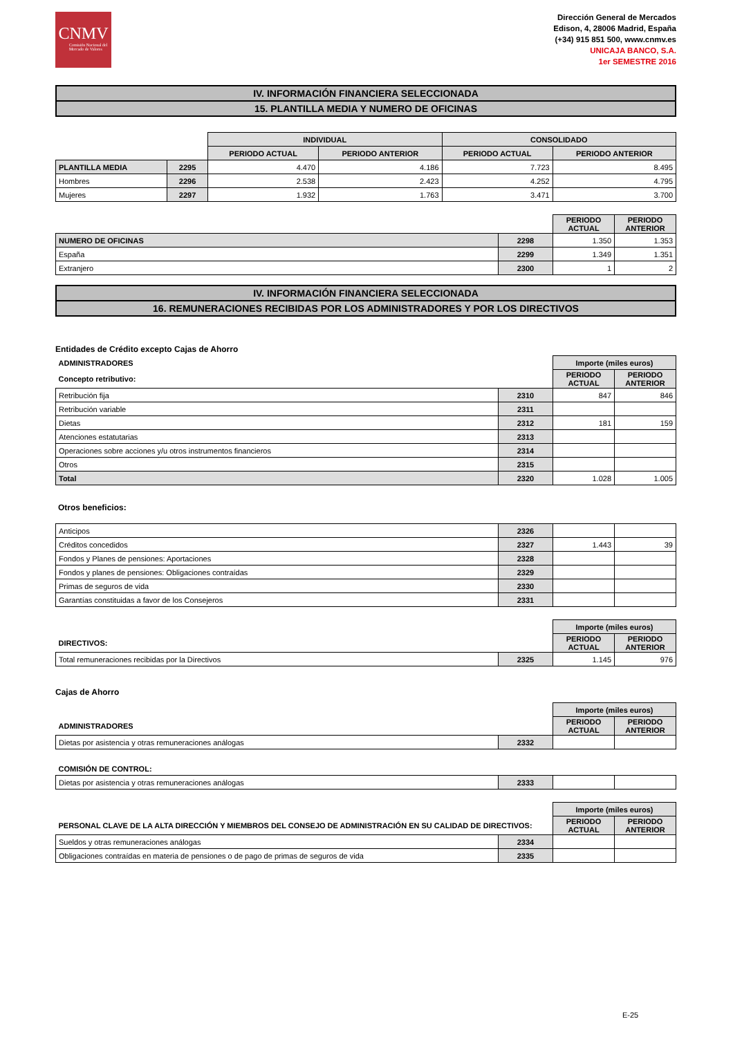CNMV
Comisión Nacional del Mercado de Valores
Dirección General de Mercados
Edison, 4, 28006 Madrid, España
(+34) 915 851 500, www.cnmv.es
UNICAJA BANCO, S.A.
1er SEMESTRE 2016
IV. INFORMACIÓN FINANCIERA SELECCIONADA
15. PLANTILLA MEDIA Y NUMERO DE OFICINAS
| | | INDIVIDUAL | | CONSOLIDADO | |
| --- | --- | --- | --- | --- | --- |
| | | PERIODO ACTUAL | PERIODO ANTERIOR | PERIODO ACTUAL | PERIODO ANTERIOR |
| PLANTILLA MEDIA | 2295 | 4.470 | 4.186 | 7.723 | 8.495 |
| Hombres | 2296 | 2.538 | 2.423 | 4.252 | 4.795 |
| Mujeres | 2297 | 1.932 | 1.763 | 3.471 | 3.700 |
| | | PERIODO ACTUAL | PERIODO ANTERIOR |
| --- | --- | --- | --- |
| NUMERO DE OFICINAS | 2298 | 1.350 | 1.353 |
| España | 2299 | 1.349 | 1.351 |
| Extranjero | 2300 | 1 | 2 |
IV. INFORMACIÓN FINANCIERA SELECCIONADA
16. REMUNERACIONES RECIBIDAS POR LOS ADMINISTRADORES Y POR LOS DIRECTIVOS
Entidades de Crédito excepto Cajas de Ahorro
| ADMINISTRADORES | | Importe (miles euros) | |
| Concepto retributivo: | | PERIODO ACTUAL | PERIODO ANTERIOR |
| Retribución fija | 2310 | 847 | 846 |
| Retribución variable | 2311 | | |
| Dietas | 2312 | 181 | 159 |
| Atenciones estatutarias | 2313 | | |
| Operaciones sobre acciones y/u otros instrumentos financieros | 2314 | | |
| Otros | 2315 | | |
| Total | 2320 | 1.028 | 1.005 |
Otros beneficios:
| Anticipos | 2326 | | |
| Créditos concedidos | 2327 | 1.443 | 39 |
| Fondos y Planes de pensiones: Aportaciones | 2328 | | |
| Fondos y planes de pensiones: Obligaciones contraídas | 2329 | | |
| Primas de seguros de vida | 2330 | | |
| Garantías constituidas a favor de los Consejeros | 2331 | | |
| | | Importe (miles euros) | |
| DIRECTIVOS: | | PERIODO ACTUAL | PERIODO ANTERIOR |
| Total remuneraciones recibidas por la Directivos | 2325 | 1.145 | 976 |
Cajas de Ahorro
| | | Importe (miles euros) | |
| ADMINISTRADORES | | PERIODO ACTUAL | PERIODO ANTERIOR |
| Dietas por asistencia y otras remuneraciones análogas | 2332 | | |
| COMISIÓN DE CONTROL: | | | |
| Dietas por asistencia y otras remuneraciones análogas | 2333 | | |
| | | Importe (miles euros) | |
| PERSONAL CLAVE DE LA ALTA DIRECCIÓN Y MIEMBROS DEL CONSEJO DE ADMINISTRACIÓN EN SU CALIDAD DE DIRECTIVOS: | | PERIODO ACTUAL | PERIODO ANTERIOR |
| Sueldos y otras remuneraciones análogas | 2334 | | |
| Obligaciones contraídas en materia de pensiones o de pago de primas de seguros de vida | 2335 | | |
E-25